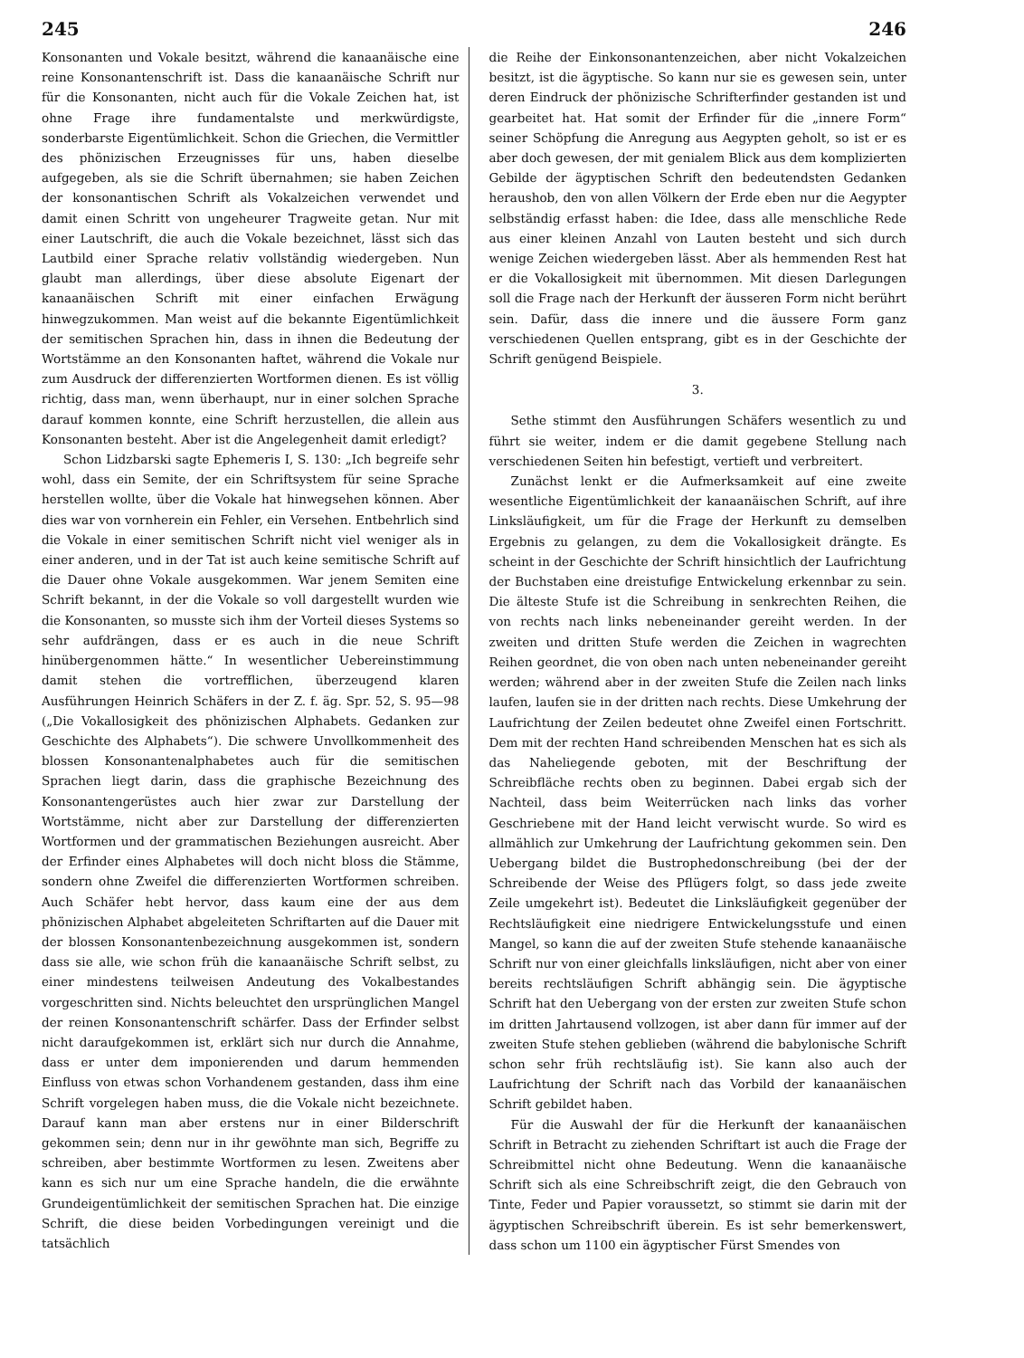245 246
Konsonanten und Vokale besitzt, während die kanaanäische eine reine Konsonantenschrift ist. Dass die kanaanäische Schrift nur für die Konsonanten, nicht auch für die Vokale Zeichen hat, ist ohne Frage ihre fundamentalste und merkwürdigste, sonderbarste Eigentümlichkeit. Schon die Griechen, die Vermittler des phönizischen Erzeugnisses für uns, haben dieselbe aufgegeben, als sie die Schrift übernahmen; sie haben Zeichen der konsonantischen Schrift als Vokalzeichen verwendet und damit einen Schritt von ungeheurer Tragweite getan. Nur mit einer Lautschrift, die auch die Vokale bezeichnet, lässt sich das Lautbild einer Sprache relativ vollständig wiedergeben. Nun glaubt man allerdings, über diese absolute Eigenart der kanaanäischen Schrift mit einer einfachen Erwägung hinwegzukommen. Man weist auf die bekannte Eigentümlichkeit der semitischen Sprachen hin, dass in ihnen die Bedeutung der Wortstämme an den Konsonanten haftet, während die Vokale nur zum Ausdruck der differenzierten Wortformen dienen. Es ist völlig richtig, dass man, wenn überhaupt, nur in einer solchen Sprache darauf kommen konnte, eine Schrift herzustellen, die allein aus Konsonanten besteht. Aber ist die Angelegenheit damit erledigt?
Schon Lidzbarski sagte Ephemeris I, S. 130: „Ich begreife sehr wohl, dass ein Semite, der ein Schriftsystem für seine Sprache herstellen wollte, über die Vokale hat hinwegsehen können. Aber dies war von vornherein ein Fehler, ein Versehen. Entbehrlich sind die Vokale in einer semitischen Schrift nicht viel weniger als in einer anderen, und in der Tat ist auch keine semitische Schrift auf die Dauer ohne Vokale ausgekommen. War jenem Semiten eine Schrift bekannt, in der die Vokale so voll dargestellt wurden wie die Konsonanten, so musste sich ihm der Vorteil dieses Systems so sehr aufdrängen, dass er es auch in die neue Schrift hinübergenommen hätte.“ In wesentlicher Uebereinstimmung damit stehen die vortrefflichen, überzeugend klaren Ausführungen Heinrich Schäfers in der Z. f. äg. Spr. 52, S. 95—98 („Die Vokallosigkeit des phönizischen Alphabets. Gedanken zur Geschichte des Alphabets“). Die schwere Unvollkommenheit des blossen Konsonantenalphabetes auch für die semitischen Sprachen liegt darin, dass die graphische Bezeichnung des Konsonantengerüstes auch hier zwar zur Darstellung der Wortstämme, nicht aber zur Darstellung der differenzierten Wortformen und der grammatischen Beziehungen ausreicht. Aber der Erfinder eines Alphabetes will doch nicht bloss die Stämme, sondern ohne Zweifel die differenzierten Wortformen schreiben. Auch Schäfer hebt hervor, dass kaum eine der aus dem phönizischen Alphabet abgeleiteten Schriftarten auf die Dauer mit der blossen Konsonantenbezeichnung ausgekommen ist, sondern dass sie alle, wie schon früh die kanaanäische Schrift selbst, zu einer mindestens teilweisen Andeutung des Vokalbestandes vorgeschritten sind. Nichts beleuchtet den ursprünglichen Mangel der reinen Konsonantenschrift schärfer. Dass der Erfinder selbst nicht daraufgekommen ist, erklärt sich nur durch die Annahme, dass er unter dem imponierenden und darum hemmenden Einfluss von etwas schon Vorhandenem gestanden, dass ihm eine Schrift vorgelegen haben muss, die die Vokale nicht bezeichnete. Darauf kann man aber erstens nur in einer Bilderschrift gekommen sein; denn nur in ihr gewöhnte man sich, Begriffe zu schreiben, aber bestimmte Wortformen zu lesen. Zweitens aber kann es sich nur um eine Sprache handeln, die die erwähnte Grundeigentümlichkeit der semitischen Sprachen hat. Die einzige Schrift, die diese beiden Vorbedingungen vereinigt und die tatsächlich
die Reihe der Einkonsonantenzeichen, aber nicht Vokalzeichen besitzt, ist die ägyptische. So kann nur sie es gewesen sein, unter deren Eindruck der phönizische Schrifterfinder gestanden ist und gearbeitet hat. Hat somit der Erfinder für die „innere Form“ seiner Schöpfung die Anregung aus Aegypten geholt, so ist er es aber doch gewesen, der mit genialem Blick aus dem komplizierten Gebilde der ägyptischen Schrift den bedeutendsten Gedanken heraushob, den von allen Völkern der Erde eben nur die Aegypter selbständig erfasst haben: die Idee, dass alle menschliche Rede aus einer kleinen Anzahl von Lauten besteht und sich durch wenige Zeichen wiedergeben lässt. Aber als hemmenden Rest hat er die Vokallosigkeit mit übernommen. Mit diesen Darlegungen soll die Frage nach der Herkunft der äusseren Form nicht berührt sein. Dafür, dass die innere und die äussere Form ganz verschiedenen Quellen entsprang, gibt es in der Geschichte der Schrift genügend Beispiele.
3.
Sethe stimmt den Ausführungen Schäfers wesentlich zu und führt sie weiter, indem er die damit gegebene Stellung nach verschiedenen Seiten hin befestigt, vertieft und verbreitert.
Zunächst lenkt er die Aufmerksamkeit auf eine zweite wesentliche Eigentümlichkeit der kanaanäischen Schrift, auf ihre Linksläufigkeit, um für die Frage der Herkunft zu demselben Ergebnis zu gelangen, zu dem die Vokallosigkeit drängte. Es scheint in der Geschichte der Schrift hinsichtlich der Laufrichtung der Buchstaben eine dreistufige Entwickelung erkennbar zu sein. Die älteste Stufe ist die Schreibung in senkrechten Reihen, die von rechts nach links nebeneinander gereiht werden. In der zweiten und dritten Stufe werden die Zeichen in wagrechten Reihen geordnet, die von oben nach unten nebeneinander gereiht werden; während aber in der zweiten Stufe die Zeilen nach links laufen, laufen sie in der dritten nach rechts. Diese Umkehrung der Laufrichtung der Zeilen bedeutet ohne Zweifel einen Fortschritt. Dem mit der rechten Hand schreibenden Menschen hat es sich als das Naheliegende geboten, mit der Beschriftung der Schreibfläche rechts oben zu beginnen. Dabei ergab sich der Nachteil, dass beim Weiterrücken nach links das vorher Geschriebene mit der Hand leicht verwischt wurde. So wird es allmählich zur Umkehrung der Laufrichtung gekommen sein. Den Uebergang bildet die Bustrophedonschreibung (bei der der Schreibende der Weise des Pflügers folgt, so dass jede zweite Zeile umgekehrt ist). Bedeutet die Linksläufigkeit gegenüber der Rechtsläufigkeit eine niedrigere Entwickelungsstufe und einen Mangel, so kann die auf der zweiten Stufe stehende kanaanäische Schrift nur von einer gleichfalls linksläufigen, nicht aber von einer bereits rechtsläufigen Schrift abhängig sein. Die ägyptische Schrift hat den Uebergang von der ersten zur zweiten Stufe schon im dritten Jahrtausend vollzogen, ist aber dann für immer auf der zweiten Stufe stehen geblieben (während die babylonische Schrift schon sehr früh rechtsläufig ist). Sie kann also auch der Laufrichtung der Schrift nach das Vorbild der kanaanäischen Schrift gebildet haben.
Für die Auswahl der für die Herkunft der kanaanäischen Schrift in Betracht zu ziehenden Schriftart ist auch die Frage der Schreibmittel nicht ohne Bedeutung. Wenn die kanaanäische Schrift sich als eine Schreibschrift zeigt, die den Gebrauch von Tinte, Feder und Papier voraussetzt, so stimmt sie darin mit der ägyptischen Schreibschrift überein. Es ist sehr bemerkenswert, dass schon um 1100 ein ägyptischer Fürst Smendes von